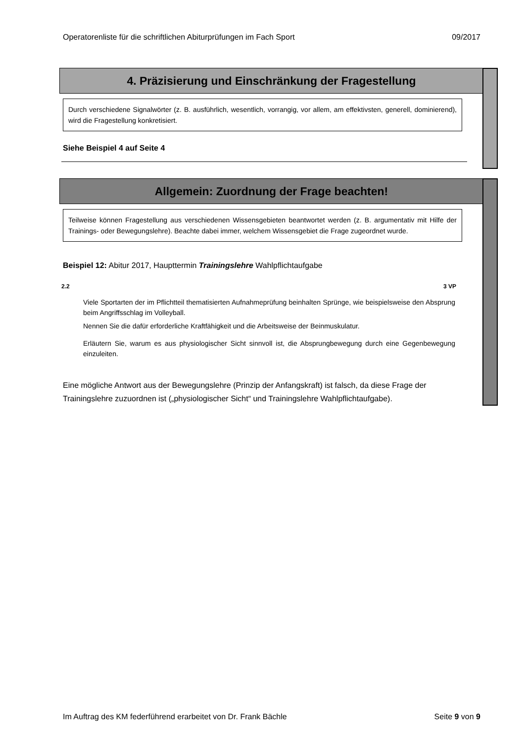Operatorenliste für die schriftlichen Abiturprüfungen im Fach Sport 09/2017
4. Präzisierung und Einschränkung der Fragestellung
Durch verschiedene Signalwörter (z. B. ausführlich, wesentlich, vorrangig, vor allem, am effektivsten, generell, dominierend), wird die Fragestellung konkretisiert.
Siehe Beispiel 4 auf Seite 4
Allgemein: Zuordnung der Frage beachten!
Teilweise können Fragestellung aus verschiedenen Wissensgebieten beantwortet werden (z. B. argumentativ mit Hilfe der Trainings- oder Bewegungslehre). Beachte dabei immer, welchem Wissensgebiet die Frage zugeordnet wurde.
Beispiel 12: Abitur 2017, Haupttermin Trainingslehre Wahlpflichtaufgabe
2.2 3 VP
Viele Sportarten der im Pflichtteil thematisierten Aufnahmeprüfung beinhalten Sprünge, wie beispielsweise den Absprung beim Angriffsschlag im Volleyball.
Nennen Sie die dafür erforderliche Kraftfähigkeit und die Arbeitsweise der Beinmuskulatur.
Erläutern Sie, warum es aus physiologischer Sicht sinnvoll ist, die Absprungbewegung durch eine Gegenbewegung einzuleiten.
Eine mögliche Antwort aus der Bewegungslehre (Prinzip der Anfangskraft) ist falsch, da diese Frage der Trainingslehre zuzuordnen ist („physiologischer Sicht“ und Trainingslehre Wahlpflichtaufgabe).
Im Auftrag des KM federführend erarbeitet von Dr. Frank Bächle Seite 9 von 9